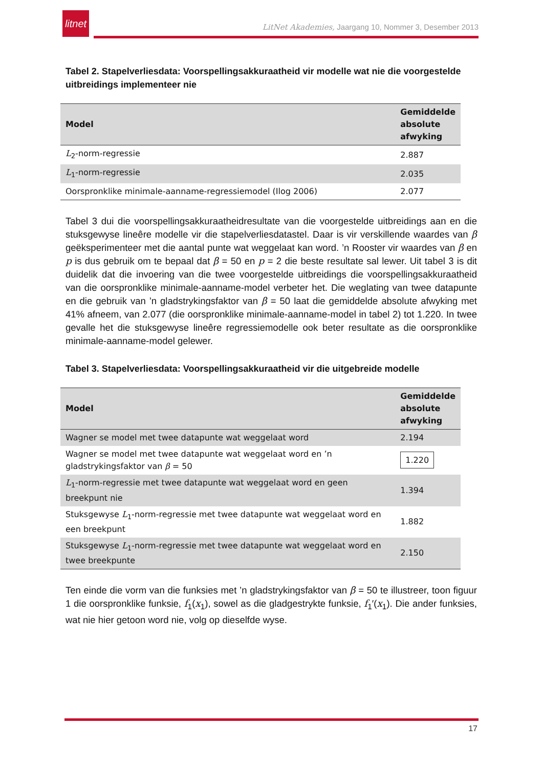litnet
LitNet Akademies, Jaargang 10, Nommer 3, Desember 2013
Tabel 2. Stapelverliesdata: Voorspellingsakkuraatheid vir modelle wat nie die voorgestelde uitbreidings implementeer nie
| Model | Gemiddelde absolute afwyking |
| --- | --- |
| L<sub>2</sub>-norm-regressie | 2.887 |
| L<sub>1</sub>-norm-regressie | 2.035 |
| Oorspronklike minimale-aanname-regressiemodel (Ilog 2006) | 2.077 |
Tabel 3 dui die voorspellingsakkuraatheidresultate van die voorgestelde uitbreidings aan en die stuksgewyse lineêre modelle vir die stapelverliesdatastel. Daar is vir verskillende waardes van β geëksperimenteer met die aantal punte wat weggelaat kan word. ’n Rooster vir waardes van β en p is dus gebruik om te bepaal dat β = 50 en p = 2 die beste resultate sal lewer. Uit tabel 3 is dit duidelik dat die invoering van die twee voorgestelde uitbreidings die voorspellingsakkuraatheid van die oorspronklike minimale-aanname-model verbeter het. Die weglating van twee datapunte en die gebruik van ’n gladstrykingsfaktor van β = 50 laat die gemiddelde absolute afwyking met 41% afneem, van 2.077 (die oorspronklike minimale-aanname-model in tabel 2) tot 1.220. In twee gevalle het die stuksgewyse lineêre regressiemodelle ook beter resultate as die oorspronklike minimale-aanname-model gelewer.
Tabel 3. Stapelverliesdata: Voorspellingsakkuraatheid vir die uitgebreide modelle
| Model | Gemiddelde absolute afwyking |
| --- | --- |
| Wagner se model met twee datapunte wat weggelaat word | 2.194 |
| Wagner se model met twee datapunte wat weggelaat word en ’n gladstrykingsfaktor van β = 50 | 1.220 |
| L<sub>1</sub>-norm-regressie met twee datapunte wat weggelaat word en geen breekpunt nie | 1.394 |
| Stuksgewyse L<sub>1</sub>-norm-regressie met twee datapunte wat weggelaat word en een breekpunt | 1.882 |
| Stuksgewyse L<sub>1</sub>-norm-regressie met twee datapunte wat weggelaat word en twee breekpunte | 2.150 |
Ten einde die vorm van die funksies met ’n gladstrykingsfaktor van β = 50 te illustreer, toon figuur 1 die oorspronklike funksie, f<sub>1</sub>(x<sub>1</sub>), sowel as die gladgestrykte funksie, f<sub>1</sub>′(x<sub>1</sub>). Die ander funksies, wat nie hier getoon word nie, volg op dieselfde wyse.
17